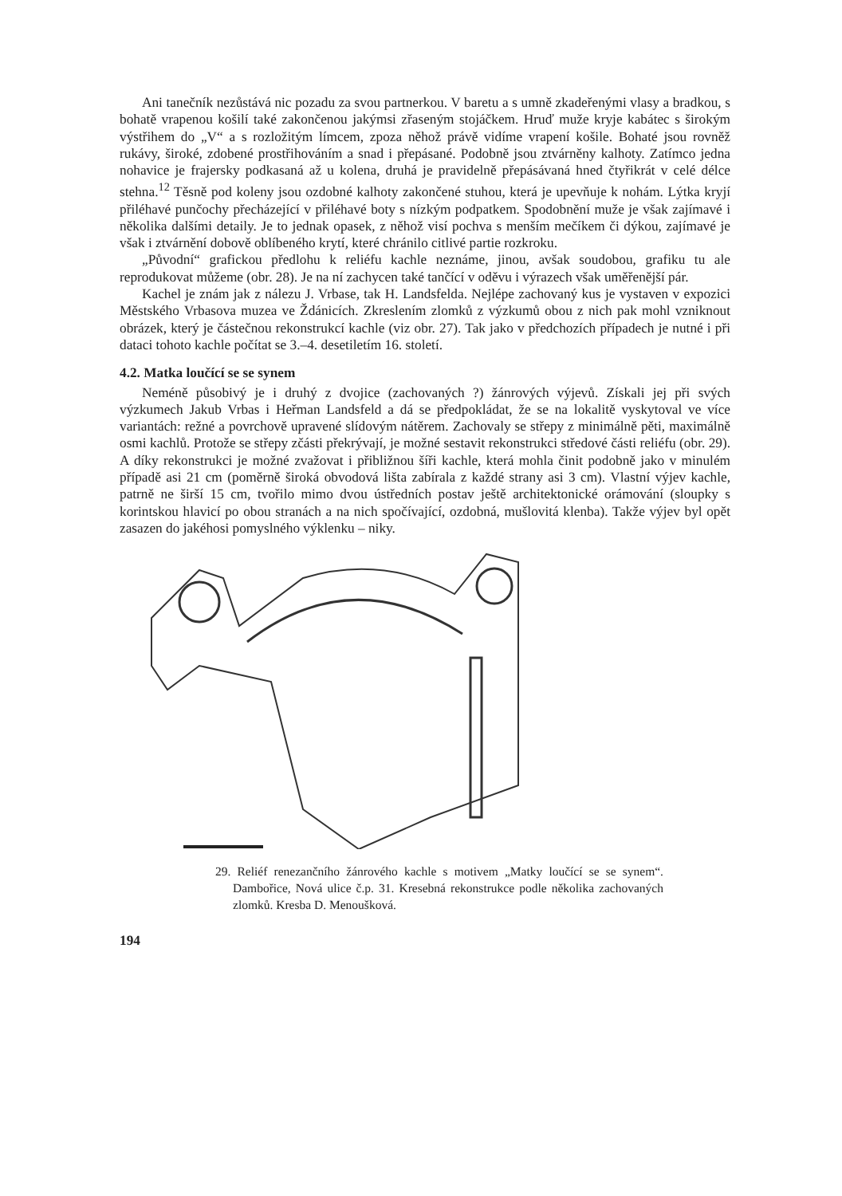Ani tanečník nezůstává nic pozadu za svou partnerkou. V baretu a s umně zkadeřenými vlasy a bradkou, s bohatě vrapenou košilí také zakončenou jakýmsi zřaseným stojáčkem. Hruď muže kryje kabátec s širokým výstřihem do „V“ a s rozložitým límcem, zpoza něhož právě vidíme vrapení košile. Bohaté jsou rovněž rukávy, široké, zdobené prostřihováním a snad i přepásané. Podobně jsou ztvárněny kalhoty. Zatímco jedna nohavice je frajersky podkasaná až u kolena, druhá je pravidelně přepásávaná hned čtyřikrát v celé délce stehna.<sup>12</sup> Těsně pod koleny jsou ozdobné kalhoty zakončené stuhou, která je upevňuje k nohám. Lýtka kryjí přiléhavé punčochy přecházející v přiléhavé boty s nízkým podpatkem. Spodobnění muže je však zajímavé i několika dalšími detaily. Je to jednak opasek, z něhož visí pochva s menším mečíkem či dýkou, zajímavé je však i ztvárnění dobově oblíbeného krytí, které chránilo citlivé partie rozkroku.
„Původní“ grafickou předlohu k reliéfu kachle neznáme, jinou, avšak soudobou, grafiku tu ale reprodukovat můžeme (obr. 28). Je na ní zachycen také tančící v oděvu i výrazech však uměřenější pár.
Kachel je znám jak z nálezu J. Vrbase, tak H. Landsfelda. Nejlépe zachovaný kus je vystaven v expozici Městského Vrbasova muzea ve Ždánicích. Zkreslením zlomků z výzkumů obou z nich pak mohl vzniknout obrázek, který je částečnou rekonstrukcí kachle (viz obr. 27). Tak jako v předchozích případech je nutné i při dataci tohoto kachle počítat se 3.–4. desetiletím 16. století.
4.2. Matka loučící se se synem
Neméně působivý je i druhý z dvojice (zachovaných ?) žánrových výjevů. Získali jej při svých výzkumech Jakub Vrbas i Heřman Landsfeld a dá se předpokládat, že se na lokalitě vyskytoval ve více variantách: režné a povrchově upravené slídovým nátěrem. Zachovaly se střepy z minimálně pěti, maximálně osmi kachlů. Protože se střepy zčásti překrývají, je možné sestavit rekonstrukci středové části reliéfu (obr. 29). A díky rekonstrukci je možné zvažovat i přibližnou šíři kachle, která mohla činit podobně jako v minulém případě asi 21 cm (poměrně široká obvodová lišta zabírala z každé strany asi 3 cm). Vlastní výjev kachle, patrně ne širší 15 cm, tvořilo mimo dvou ústředních postav ještě architektonické orámování (sloupky s korintskou hlavicí po obou stranách a na nich spočívající, ozdobná, mušlovitá klenba). Takže výjev byl opět zasazen do jakéhosi pomyslného výklenku – niky.
29. Reliéf renezančního žánrového kachle s motivem „Matky loučící se se synem“. Dambořice, Nová ulice č.p. 31. Kresebná rekonstrukce podle několika zachovaných zlomků. Kresba D. Menoušková.
194